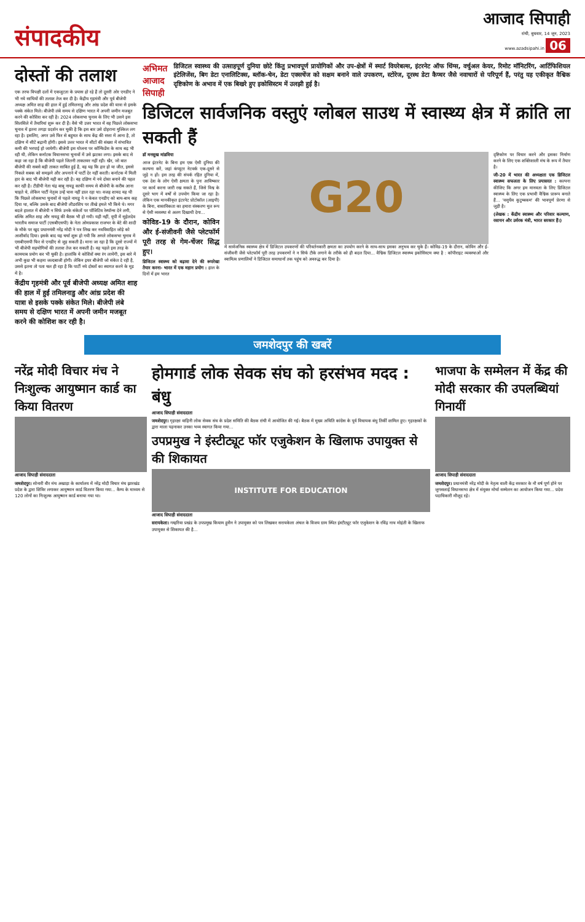संपादकीय
आजाद सिपाही
रांची, बुधवार, 14 जून, 2023
www.azadsipahi.in 06
दोस्तों की तलाश
एक तरफ विपक्षी दलों में एकजुटता के प्रयास हो रहे हैं तो दूसरी ओर एनडीए ने भी नये साथियों की तलाश तेज कर दी है। केंद्रीय गृहमंत्री और पूर्व बीजेपी अध्यक्ष अमित शाह की हाल में हुई तमिलनाडु और आंध्र प्रदेश की यात्रा से इसके पक्के संकेत मिले। बीजेपी लंबे समय से दक्षिण भारत में अपनी जमीन मजबूत करने की कोशिश कर रही है। 2024 लोकसभा चुनाव के लिए भी उसने इस सिलसिले में तैयारियां शुरू कर दी हैं। वैसे भी उत्तर भारत में वह पिछले लोकसभा चुनाव में इतना तगड़ा प्रदर्शन कर चुकी है कि इस बार उसे दोहराना मुश्किल लग रहा है। इसलिए, अगर उसे फिर से बहुमत के साथ केंद्र की सत्ता में आना है, तो दक्षिण में सीटें बढ़ानी होंगी। इससे उत्तर भारत में सीटों की संख्या में संभावित कमी की भरपाई हो जायेगी। बीजेपी इस योजना पर कॉन्फिडेंस के साथ बढ़ भी रही थी, लेकिन कर्नाटक विधानसभा चुनावों में उसे झटका लगा। इसके बाद से कहा जा रहा है कि बीजेपी पहले जितनी ताकतवर नहीं रही। खैर, जो बात बीजेपी की सबसे बड़ी ताकत साबित हुई है, वह यह कि हार हो या जीत, इससे निकले सबक को समझने और अपनाने में पार्टी देर नहीं करती। कर्नाटक में मिली हार के बाद भी बीजेपी यही कर रही है। वह दक्षिण में नये दोस्त बनाने की पहल कर रही है। टीडीपी नेता चंद्र बाबू नायडू काफी समय से बीजेपी के करीब आना चाहते थे, लेकिन पार्टी नेतृत्व उन्हें घास नहीं डाल रहा था। वजह शायद यह थी कि पिछले लोकसभा चुनावों से पहले नायडू ने न केवल एनडीए को बाय-बाय कह दिया था, बल्कि उसके बाद बीजेपी लीडरशिप पर तीखे हमले भी किये थे। मगर बदले हालात में बीजेपी न सिर्फ उनके संकेतों पर पॉजिटिव रेस्पॉन्स देने लगी, बल्कि अमित शाह और नायडू की बैठक भी हो गयी। यही नहीं, यूपी में सुहेलदेव भारतीय समाज पार्टी (एसबीएसपी) के नेता ओमप्रकाश राजभर के बेटे की शादी के मौके पर खुद प्रधानमंत्री नरेंद्र मोदी ने पत्र लिख कर नवविवाहित जोड़े को आशीर्वाद दिया। इसके बाद यह चर्चा शुरू हो गयी कि अगले लोकसभा चुनाव में एसबीएसपी फिर से एनडीए से जुड़ सकती है। माना जा रहा है कि दूसरे राज्यों में भी बीजेपी सहयोगियों की तलाश तेज कर सकती है। वह पहले इस तरह के कामयाब प्रयोग कर भी चुकी है। हालांकि ये कोशिशें क्या रंग लायेंगी, इस बारे में अभी कुछ भी कहना जल्दबाजी होगी। लेकिन इधर बीजेपी जो संकेत दे रही है, उससे इतना तो पता चल ही रहा है कि पार्टी नये दोस्तों का स्वागत करने के मूड में है।
केंद्रीय गृहमंत्री और पूर्व बीजेपी अध्यक्ष अमित शाह की हाल में हुई तमिलनाडु और आंध्र प्रदेश की यात्रा से इसके पक्के संकेत मिले। बीजेपी लंबे समय से दक्षिण भारत में अपनी जमीन मजबूत करने की कोशिश कर रही है।
अभिमत
आजाद सिपाही
डिजिटल स्वास्थ्य की उत्साहपूर्ण दुनिया छोटे किंतु प्रभावपूर्ण प्रायोगिकों और उप-क्षेत्रों में स्मार्ट वियरेबल्स, इंटरनेट ऑफ थिंग्स, वर्चुअल केयर, रिमोट मॉनिटरिंग, आर्टिफिशियल इंटेलिजेंस, बिग डेटा एनालिटिक्स, ब्लॉक-चेन, डेटा एक्सचेंज को सक्षम बनाने वाले उपकरण, स्टोरेज, दूरस्थ डेटा कैप्चर जैसे नवाचारों से परिपूर्ण हैं, परंतु यह एकीकृत वैश्विक दृष्टिकोण के अभाव में एक बिखरे हुए इकोसिस्टम में उलझी हुई है।
डिजिटल सार्वजनिक वस्तुएं ग्लोबल साउथ में स्वास्थ्य क्षेत्र में क्रांति ला सकती हैं
डॉ मनसुख मांडविया
आज इंटरनेट के बिना हम एक ऐसी दुनिया की कल्पना करें, जहां कंप्यूटर नेटवर्क एक-दूसरे से जुड़े न हों। इस तरह की संपर्क रहित दुनिया में, एक देश के लोग ऐसी क्षमता के पुनः आविष्कार पर कार्य करना जारी रख सकते हैं, जिसे विश्व के दूसरे भाग में वर्षों से उपयोग किया जा रहा है। लेकिन एक मानकीकृत इंटरनेट प्रोटोकॉल (आइपी) के बिना, वास्तविकता का हमारा संस्करण मूल रूप से ऐसी व्यवस्था से अलग दिखायी देगा...
कोविड-19 के दौरान, कोविन और ई-संजीवनी जैसे प्लेटफॉर्म पूरी तरह से गेम-चेंजर सिद्ध हुए।
डिजिटल स्वास्थ्य को बढ़ावा देने की रूपरेखा तैयार करना- भारत में एक महान प्रयोग : हाल के दिनों में हम भारत
G20
में सार्वजनिक स्वास्थ्य क्षेत्र में डिजिटल उपकरणों की परिवर्तनकारी क्षमता का उपयोग करने के साथ-साथ इसका अनुभव कर चुके हैं। कोविड-19 के दौरान, कोविन और ई-संजीवनी जैसे प्लेटफॉर्म पूरी तरह उपकरणों ने न सिर्फ टीके लगाने के तरीके को ही बदल दिया... वैश्विक डिजिटल स्वास्थ्य इकोसिस्टम क्या है : कॉपीराइट व्यवस्थाओं और स्वामित्व प्रणालियों ने डिजिटल समाधानों तक पहुंच को अवरुद्ध कर दिया है।
दृष्टिकोण पर विचार करने और इसका निर्माण करने के लिए एक शक्तिशाली मंच के रूप में तैयार है।
जी-20 में भारत की अध्यक्षता एक डिजिटल स्वास्थ्य सफलता के लिए प्रयासरत : कल्पना कीजिए कि अगर हम मानवता के लिए डिजिटल स्वास्थ्य के लिए एक प्रभावी वैश्विक प्रारूप बनाते हैं... 'वसुधैव कुटुम्बकम' की भावपूर्ण प्रेरणा से जुड़ी है।
(लेखक : केंद्रीय स्वास्थ्य और परिवार कल्याण, रसायन और उर्वरक मंत्री, भारत सरकार हैं।)
जमशेदपुर की खबरें
नरेंद्र मोदी विचार मंच ने निःशुल्क आयुष्मान कार्ड का किया वितरण
आजाद सिपाही संवाददाता
जमशेदपुर। सोनारी वीर मंच अखाड़ा के कार्यालय में नरेंद्र मोदी विचार मंच झारखंड प्रदेश के द्वारा शिविर लगाकर आयुष्मान कार्ड वितरण किया गया... कैम्प के माध्यम से 120 लोगों का निःशुल्क आयुष्मान कार्ड बनाया गया था।
होमगार्ड लोक सेवक संघ को हरसंभव मदद : बंधु
आजाद सिपाही संवाददाता
जमशेदपुर। गृहरक्षा वाहिनी लोक सेवक संघ के प्रदेश समिति की बैठक रांची में आयोजित की गई। बैठक में मुख्य अथिति कांग्रेस के पूर्व विधायक बंधु तिर्की शामिल हुए। गृहरक्षकों के द्वारा माला पहनाकर उनका भव्य स्वागत किया गया...
उपप्रमुख ने इंस्टीट्यूट फॉर एजुकेशन के खिलाफ उपायुक्त से की शिकायत
INSTITUTE FOR EDUCATION
आजाद सिपाही संवाददाता
सरायकेला। गम्हरिया प्रखंड के उपप्रमुख कियाम हुसैन ने उपायुक्त को पत्र लिखकर सरायकेला अंचल के विजय ग्राम स्थित इंस्टीट्यूट फॉर एजुकेशन के रविंद्र नाथ मोहंती के खिलाफ उपायुक्त से शिकायत की है...
भाजपा के सम्मेलन में केंद्र की मोदी सरकार की उपलब्धियां गिनायीं
आजाद सिपाही संवाददाता
जमशेदपुर। प्रधानमंत्री नरेंद्र मोदी के नेतृत्व वाली केंद्र सरकार के नौ वर्ष पूर्ण होने पर जुगसलाई विधानसभा क्षेत्र में संयुक्त मोर्चा सम्मेलन का आयोजन किया गया... प्रदेश पदाधिकारी मौजूद रहे।